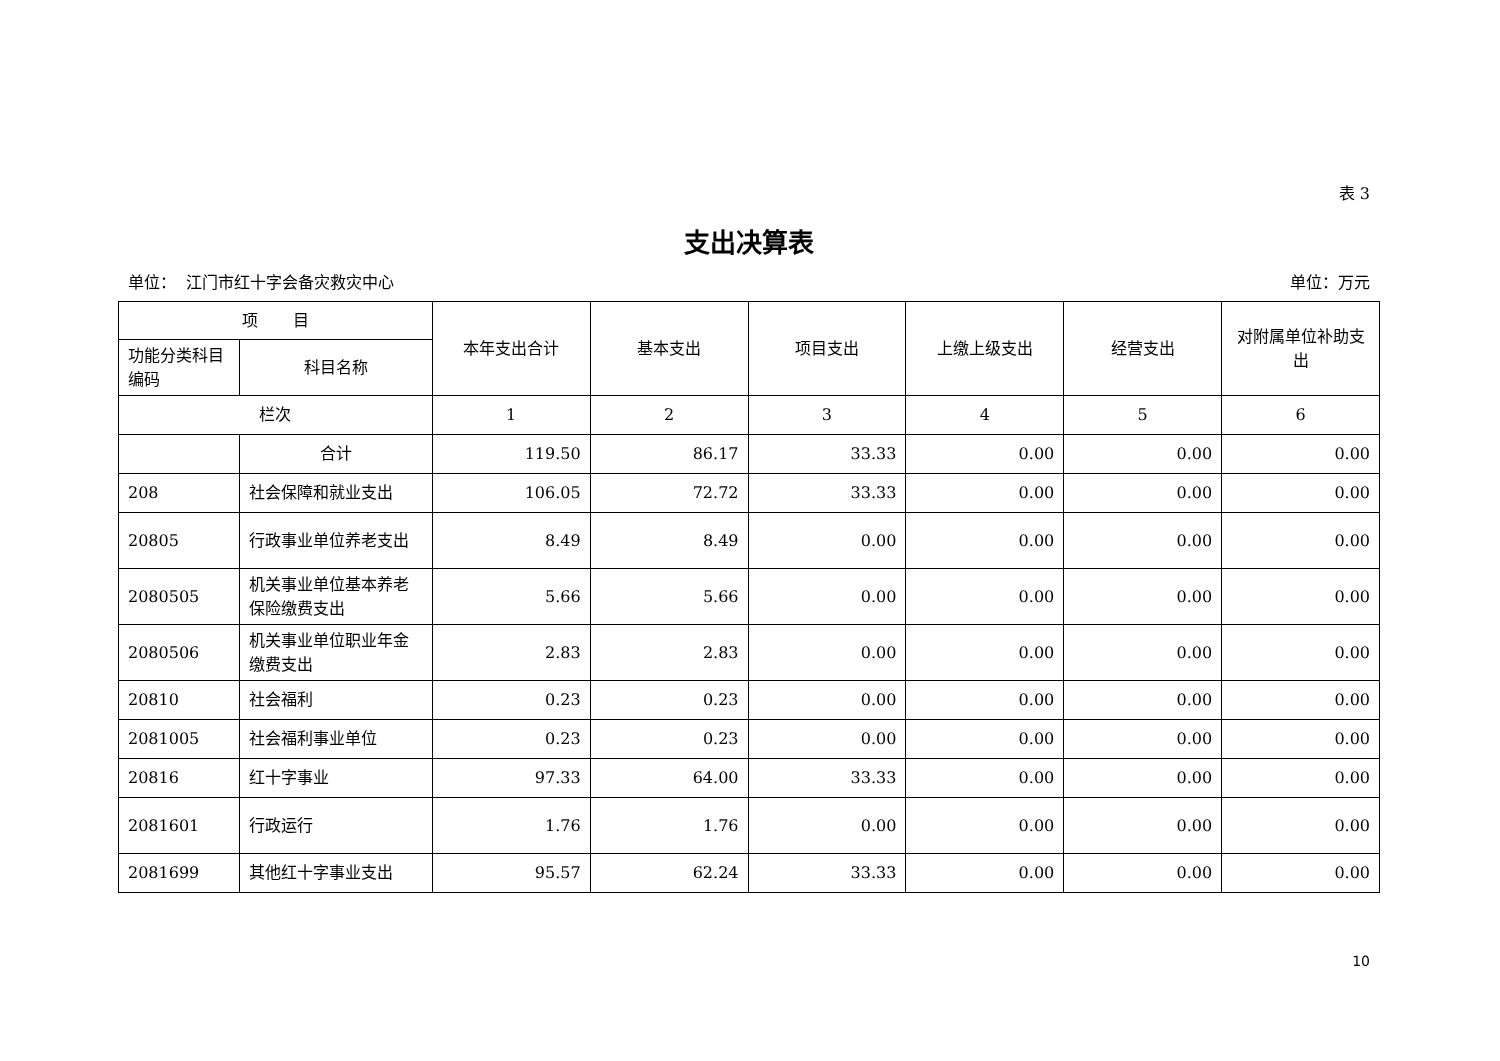表 3
支出决算表
单位： 江门市红十字会备灾救灾中心 单位：万元
| 项 目 | | 本年支出合计 | 基本支出 | 项目支出 | 上缴上级支出 | 经营支出 | 对附属单位补助支出 |
| --- | --- | --- | --- | --- | --- | --- | --- |
| 功能分类科目编码 | 科目名称 | | | | | | |
| 栏次 | | 1 | 2 | 3 | 4 | 5 | 6 |
| | 合计 | 119.50 | 86.17 | 33.33 | 0.00 | 0.00 | 0.00 |
| 208 | 社会保障和就业支出 | 106.05 | 72.72 | 33.33 | 0.00 | 0.00 | 0.00 |
| 20805 | 行政事业单位养老支出 | 8.49 | 8.49 | 0.00 | 0.00 | 0.00 | 0.00 |
| 2080505 | 机关事业单位基本养老保险缴费支出 | 5.66 | 5.66 | 0.00 | 0.00 | 0.00 | 0.00 |
| 2080506 | 机关事业单位职业年金缴费支出 | 2.83 | 2.83 | 0.00 | 0.00 | 0.00 | 0.00 |
| 20810 | 社会福利 | 0.23 | 0.23 | 0.00 | 0.00 | 0.00 | 0.00 |
| 2081005 | 社会福利事业单位 | 0.23 | 0.23 | 0.00 | 0.00 | 0.00 | 0.00 |
| 20816 | 红十字事业 | 97.33 | 64.00 | 33.33 | 0.00 | 0.00 | 0.00 |
| 2081601 | 行政运行 | 1.76 | 1.76 | 0.00 | 0.00 | 0.00 | 0.00 |
| 2081699 | 其他红十字事业支出 | 95.57 | 62.24 | 33.33 | 0.00 | 0.00 | 0.00 |
10